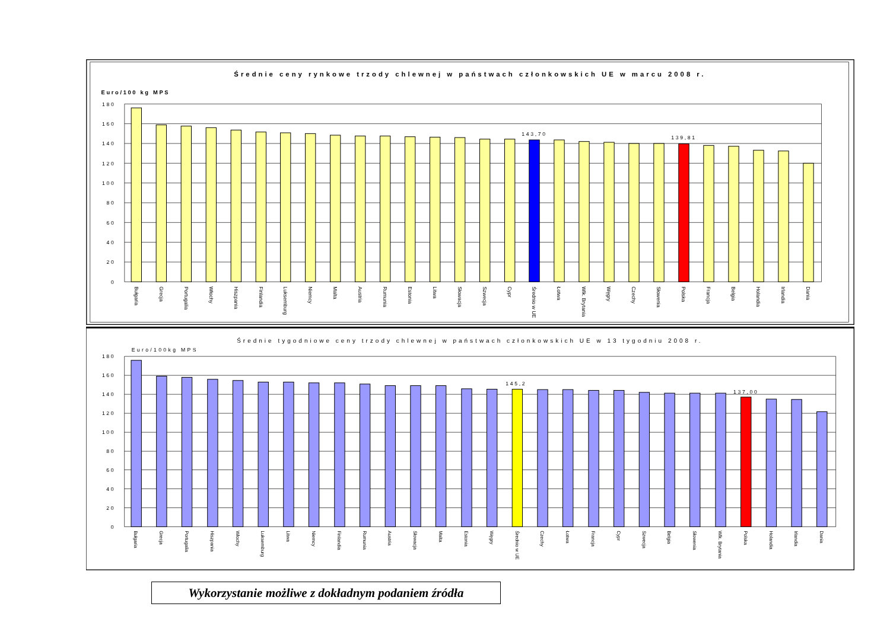Średnie ceny rynkowe trzody chlewnej w państwach członkowskich UE w marcu 2008 r.
Euro/100 kg MPS
180
160
140
120
100
80
60
40
20
0
143,70
139,81
Bułgaria
Grecja
Portugalia
Włochy
Hiszpania
Finlandia
Luksemburg
Niemcy
Malta
Austria
Rumunia
Estonia
Litwa
Słowacja
Szwecja
Cypr
Średnio w UE
Łotwa
Wlk. Brytania
Węgry
Czechy
Słowenia
Polska
Francja
Belgia
Holandia
Irlandia
Dania
Średnie tygodniowe ceny trzody chlewnej w państwach członkowskich UE w 13 tygodniu 2008 r.
Euro/100kg MPS
180
160
140
120
100
80
60
40
20
0
145,2
137,00
Bułgaria
Grecja
Portugalia
Hiszpania
Włochy
Luksemburg
Litwa
Niemcy
Finlandia
Rumunia
Austria
Słowacja
Malta
Estonia
Węgry
Średnio w UE
Czechy
Łotwa
Francja
Cypr
Szwecja
Belgia
Słowenia
Wlk. Brytania
Polska
Holandia
Irlandia
Dania
Wykorzystanie możliwe z dokładnym podaniem źródła